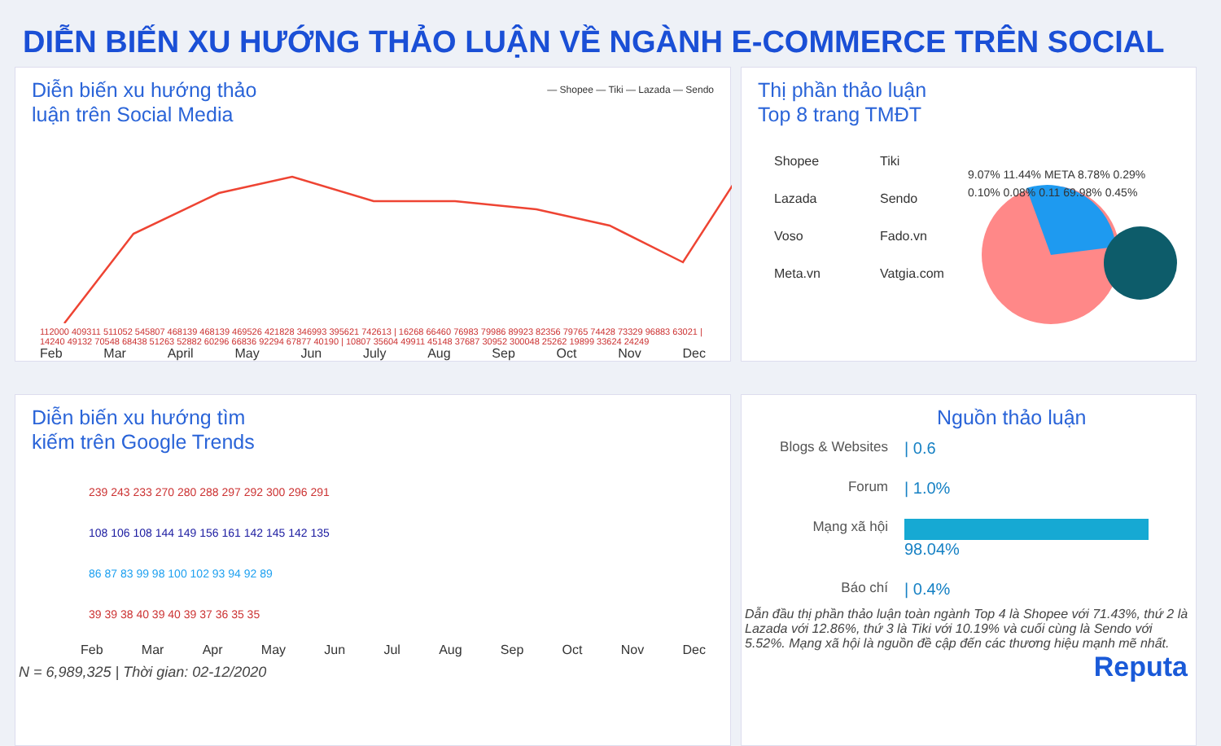DIỄN BIẾN XU HƯỚNG THẢO LUẬN VỀ NGÀNH E-COMMERCE TRÊN SOCIAL
Diễn biến xu hướng thảo
luận trên Social Media
— Shopee — Tiki — Lazada — Sendo
112000 409311 511052 545807 468139 468139 469526 421828 346993 395621 742613 | 16268 66460 76983 79986 89923 82356 79765 74428 73329 96883 63021 | 14240 49132 70548 68438 51263 52882 60296 66836 92294 67877 40190 | 10807 35604 49911 45148 37687 30952 300048 25262 19899 33624 24249
Feb Mar April May Jun July Aug Sep Oct Nov Dec
Thị phần thảo luận
Top 8 trang TMĐT
Shopee Tiki Lazada Sendo Voso Fado.vn Meta.vn Vatgia.com
9.07% 11.44% META 8.78% 0.29% 0.10% 0.08% 0.11 69.98% 0.45%
Diễn biến xu hướng tìm
kiếm trên Google Trends
239 243 233 270 280 288 297 292 300 296 291
108 106 108 144 149 156 161 142 145 142 135
86 87 83 99 98 100 102 93 94 92 89
39 39 38 40 39 40 39 37 36 35 35
Feb Mar Apr May Jun Jul Aug Sep Oct Nov Dec
N = 6,989,325 | Thời gian: 02-12/2020
Nguồn thảo luận
Blogs & Websites
| 0.6
Forum
| 1.0%
Mạng xã hội
98.04%
Báo chí
| 0.4%
Dẫn đầu thị phần thảo luận toàn ngành Top 4 là Shopee với 71.43%, thứ 2 là Lazada với 12.86%, thứ 3 là Tiki với 10.19% và cuối cùng là Sendo với 5.52%. Mạng xã hội là nguồn đề cập đến các thương hiệu mạnh mẽ nhất.
Reputa